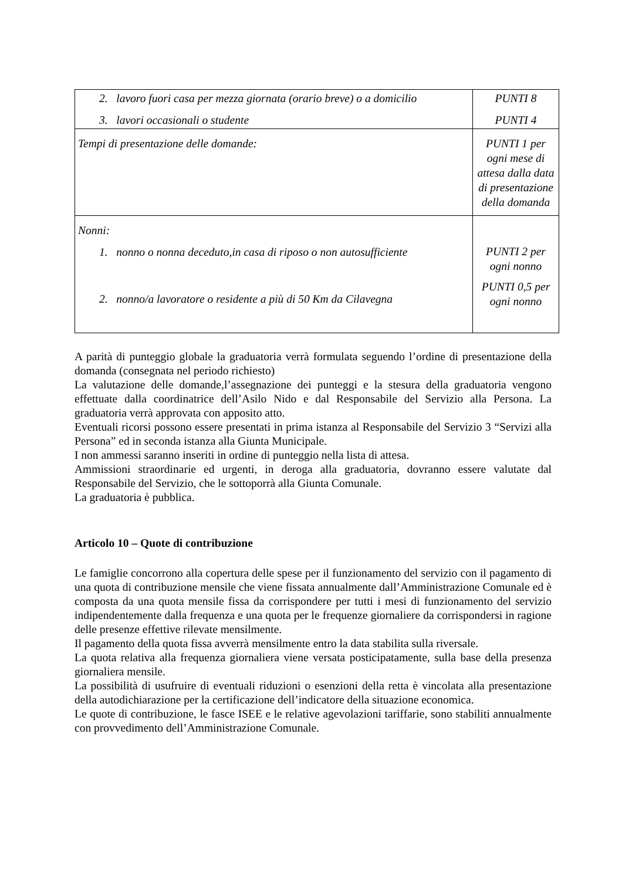| 2. lavoro fuori casa per mezza giornata (orario breve) o a domicilio 3. lavori occasionali o studente | PUNTI 8 PUNTI 4 |
| Tempi di presentazione delle domande: | PUNTI 1 per ogni mese di attesa dalla data di presentazione della domanda |
| Nonni: 1. nonno o nonna deceduto,in casa di riposo o non autosufficiente 2. nonno/a lavoratore o residente a più di 50 Km da Cilavegna | PUNTI 2 per ogni nonno PUNTI 0,5 per ogni nonno |
A parità di punteggio globale la graduatoria verrà formulata seguendo l’ordine di presentazione della domanda (consegnata nel periodo richiesto)
La valutazione delle domande,l’assegnazione dei punteggi e la stesura della graduatoria vengono effettuate dalla coordinatrice dell’Asilo Nido e dal Responsabile del Servizio alla Persona. La graduatoria verrà approvata con apposito atto.
Eventuali ricorsi possono essere presentati in prima istanza al Responsabile del Servizio 3 “Servizi alla Persona” ed in seconda istanza alla Giunta Municipale.
I non ammessi saranno inseriti in ordine di punteggio nella lista di attesa.
Ammissioni straordinarie ed urgenti, in deroga alla graduatoria, dovranno essere valutate dal Responsabile del Servizio, che le sottoporrà alla Giunta Comunale.
La graduatoria è pubblica.
Articolo 10 – Quote di contribuzione
Le famiglie concorrono alla copertura delle spese per il funzionamento del servizio con il pagamento di una quota di contribuzione mensile che viene fissata annualmente dall’Amministrazione Comunale ed è composta da una quota mensile fissa da corrispondere per tutti i mesi di funzionamento del servizio indipendentemente dalla frequenza e una quota per le frequenze giornaliere da corrispondersi in ragione delle presenze effettive rilevate mensilmente.
Il pagamento della quota fissa avverrà mensilmente entro la data stabilita sulla riversale.
La quota relativa alla frequenza giornaliera viene versata posticipatamente, sulla base della presenza giornaliera mensile.
La possibilità di usufruire di eventuali riduzioni o esenzioni della retta è vincolata alla presentazione della autodichiarazione per la certificazione dell’indicatore della situazione economica.
Le quote di contribuzione, le fasce ISEE e le relative agevolazioni tariffarie, sono stabiliti annualmente con provvedimento dell’Amministrazione Comunale.